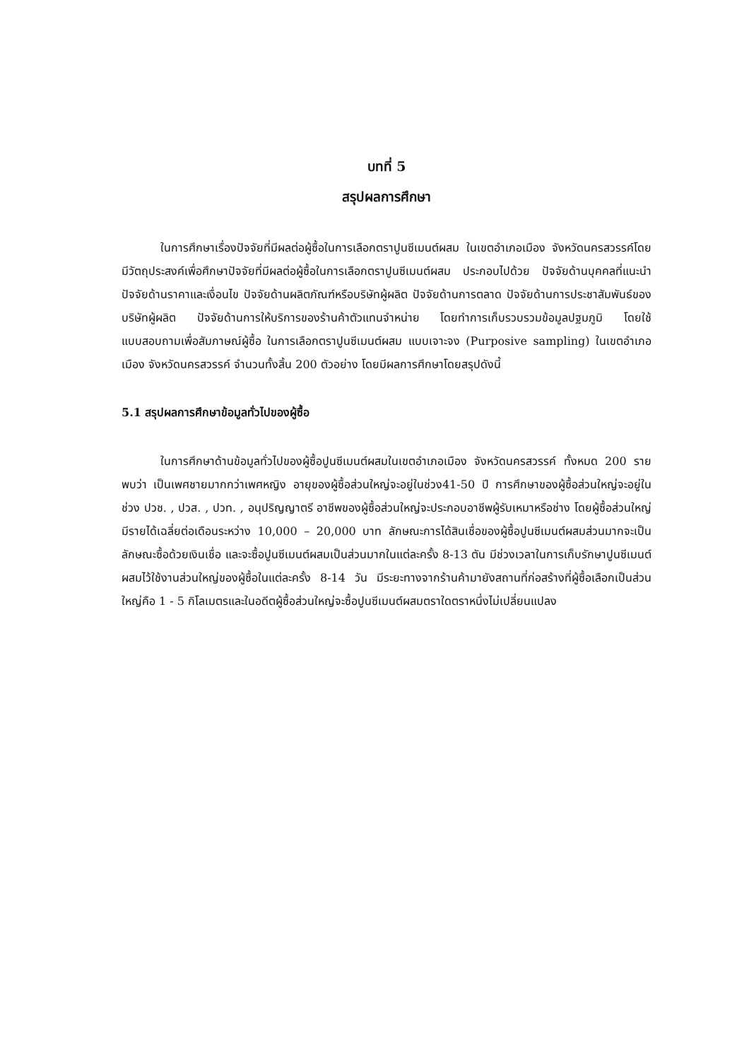บทที่ 5
สรุปผลการศึกษา
ในการศึกษาเรื่องปัจจัยที่มีผลต่อผู้ซื้อในการเลือกตราปูนซีเมนต์ผสม ในเขตอำเภอเมือง จังหวัดนครสวรรค์โดยมีวัตถุประสงค์เพื่อศึกษาปัจจัยที่มีผลต่อผู้ซื้อในการเลือกตราปูนซีเมนต์ผสม ประกอบไปด้วย ปัจจัยด้านบุคคลที่แนะนำ ปัจจัยด้านราคาและเงื่อนไข ปัจจัยด้านผลิตภัณฑ์หรือบริษัทผู้ผลิต ปัจจัยด้านการตลาด ปัจจัยด้านการประชาสัมพันธ์ของบริษัทผู้ผลิต ปัจจัยด้านการให้บริการของร้านค้าตัวแทนจำหน่าย โดยทำการเก็บรวบรวมข้อมูลปฐมภูมิ โดยใช้แบบสอบถามเพื่อสัมภาษณ์ผู้ซื้อ ในการเลือกตราปูนซีเมนต์ผสม แบบเจาะจง (Purposive sampling) ในเขตอำเภอเมือง จังหวัดนครสวรรค์ จำนวนทั้งสิ้น 200 ตัวอย่าง โดยมีผลการศึกษาโดยสรุปดังนี้
5.1 สรุปผลการศึกษาข้อมูลทั่วไปของผู้ซื้อ
ในการศึกษาด้านข้อมูลทั่วไปของผู้ซื้อปูนซีเมนต์ผสมในเขตอำเภอเมือง จังหวัดนครสวรรค์ ทั้งหมด 200 ราย พบว่า เป็นเพศชายมากกว่าเพศหญิง อายุของผู้ซื้อส่วนใหญ่จะอยู่ในช่วง41-50 ปี การศึกษาของผู้ซื้อส่วนใหญ่จะอยู่ในช่วง ปวช. , ปวส. , ปวท. , อนุปริญญาตรี อาชีพของผู้ซื้อส่วนใหญ่จะประกอบอาชีพผู้รับเหมาหรือช่าง โดยผู้ซื้อส่วนใหญ่มีรายได้เฉลี่ยต่อเดือนระหว่าง 10,000 – 20,000 บาท ลักษณะการได้สินเชื่อของผู้ซื้อปูนซีเมนต์ผสมส่วนมากจะเป็นลักษณะซื้อด้วยเงินเชื่อ และจะซื้อปูนซีเมนต์ผสมเป็นส่วนมากในแต่ละครั้ง 8-13 ตัน มีช่วงเวลาในการเก็บรักษาปูนซีเมนต์ผสมไว้ใช้งานส่วนใหญ่ของผู้ซื้อในแต่ละครั้ง 8-14 วัน มีระยะทางจากร้านค้ามายังสถานที่ก่อสร้างที่ผู้ซื้อเลือกเป็นส่วนใหญ่คือ 1 - 5 กิโลเมตรและในอดีตผู้ซื้อส่วนใหญ่จะซื้อปูนซีเมนต์ผสมตราใดตราหนึ่งไม่เปลี่ยนแปลง